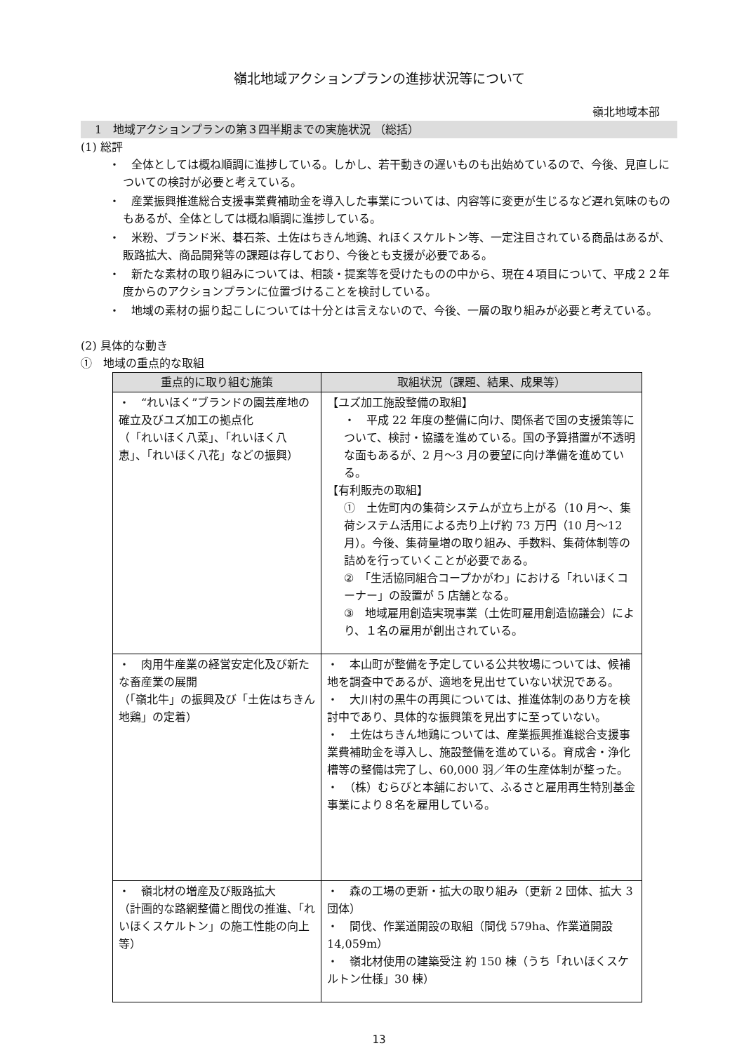嶺北地域アクションプランの進捗状況等について
嶺北地域本部
1　地域アクションプランの第３四半期までの実施状況 （総括）
(1) 総評
・　全体としては概ね順調に進捗している。しかし、若干動きの遅いものも出始めているので、今後、見直しについての検討が必要と考えている。
・　産業振興推進総合支援事業費補助金を導入した事業については、内容等に変更が生じるなど遅れ気味のものもあるが、全体としては概ね順調に進捗している。
・　米粉、ブランド米、碁石茶、土佐はちきん地鶏、れほくスケルトン等、一定注目されている商品はあるが、販路拡大、商品開発等の課題は存しており、今後とも支援が必要である。
・　新たな素材の取り組みについては、相談・提案等を受けたものの中から、現在４項目について、平成２２年度からのアクションプランに位置づけることを検討している。
・　地域の素材の掘り起こしについては十分とは言えないので、今後、一層の取り組みが必要と考えている。
(2) 具体的な動き
①　地域の重点的な取組
| 重点的に取り組む施策 | 取組状況（課題、結果、成果等） |
| --- | --- |
| ・ “れいほく”ブランドの園芸産地の確立及びユズ加工の拠点化 （「れいほく八菜」、「れいほく八恵」、「れいほく八花」などの振興） | 【ユズ加工施設整備の取組】 ・ 平成 22 年度の整備に向け、関係者で国の支援策等について、検討・協議を進めている。国の予算措置が不透明な面もあるが、2 月〜3 月の要望に向け準備を進めている。 【有利販売の取組】 ① 土佐町内の集荷システムが立ち上がる（10 月〜、集荷システム活用による売り上げ約 73 万円（10 月〜12 月）。今後、集荷量増の取り組み、手数料、集荷体制等の詰めを行っていくことが必要である。 ② 「生活協同組合コープかがわ」における「れいほくコーナー」の設置が 5 店舗となる。 ③ 地域雇用創造実現事業（土佐町雇用創造協議会）により、１名の雇用が創出されている。 |
| ・ 肉用牛産業の経営安定化及び新たな畜産業の展開 （「嶺北牛」の振興及び「土佐はちきん地鶏」の定着） | ・ 本山町が整備を予定している公共牧場については、候補地を調査中であるが、適地を見出せていない状況である。 ・ 大川村の黒牛の再興については、推進体制のあり方を検討中であり、具体的な振興策を見出すに至っていない。 ・ 土佐はちきん地鶏については、産業振興推進総合支援事業費補助金を導入し、施設整備を進めている。育成舎・浄化槽等の整備は完了し、60,000 羽／年の生産体制が整った。 ・ （株）むらびと本舗において、ふるさと雇用再生特別基金事業により８名を雇用している。 |
| ・ 嶺北材の増産及び販路拡大 （計画的な路網整備と間伐の推進、「れいほくスケルトン」の施工性能の向上等） | ・ 森の工場の更新・拡大の取り組み（更新 2 団体、拡大 3 団体） ・ 間伐、作業道開設の取組（間伐 579ha、作業道開設 14,059m） ・ 嶺北材使用の建築受注 約 150 棟（うち「れいほくスケルトン仕様」30 棟） |
13